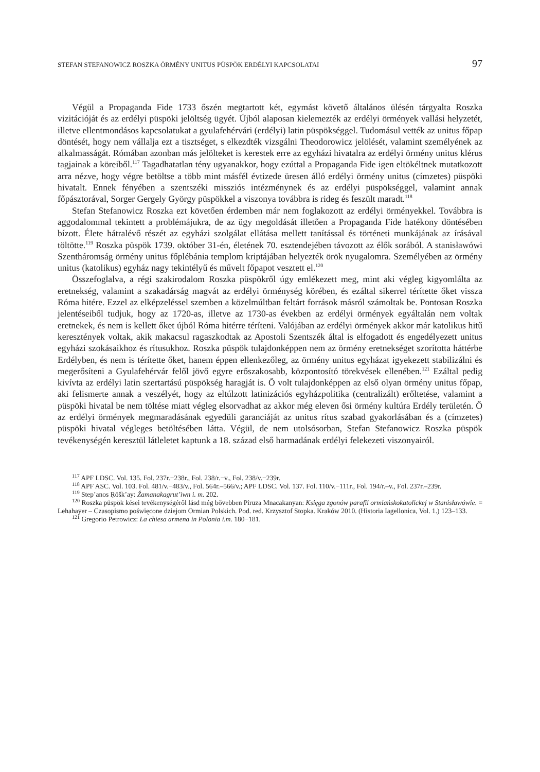STEFAN STEFANOWICZ ROSZKA ÖRMÉNY UNITUS PÜSPÖK ERDÉLYI KAPCSOLATAI 97
Végül a Propaganda Fide 1733 őszén megtartott két, egymást követő általános ülésén tárgyalta Roszka vizitációját és az erdélyi püspöki jelöltség ügyét. Újból alaposan kielemezték az erdélyi örmények vallási helyzetét, illetve ellentmondásos kapcsolatukat a gyulafehérvári (erdélyi) latin püspökséggel. Tudomásul vették az unitus főpap döntését, hogy nem vállalja ezt a tisztséget, s elkezdték vizsgálni Theodorowicz jelölését, valamint személyének az alkalmasságát. Rómában azonban más jelölteket is kerestek erre az egyházi hivatalra az erdélyi örmény unitus klérus tagjainak a köreiből.<sup>117</sup> Tagadhatatlan tény ugyanakkor, hogy ezúttal a Propaganda Fide igen eltökéltnek mutatkozott arra nézve, hogy végre betöltse a több mint másfél évtizede üresen álló erdélyi örmény unitus (címzetes) püspöki hivatalt. Ennek fényében a szentszéki missziós intézménynek és az erdélyi püspökséggel, valamint annak főpásztorával, Sorger Gergely György püspökkel a viszonya továbbra is rideg és feszült maradt.<sup>118</sup>
Stefan Stefanowicz Roszka ezt követően érdemben már nem foglakozott az erdélyi örményekkel. Továbbra is aggodalommal tekintett a problémájukra, de az ügy megoldását illetően a Propaganda Fide hatékony döntésében bízott. Élete hátralévő részét az egyházi szolgálat ellátása mellett tanítással és történeti munkájának az írásával töltötte.<sup>119</sup> Roszka püspök 1739. október 31-én, életének 70. esztendejében távozott az élők sorából. A stanisławówi Szentháromság örmény unitus főplébánia templom kriptájában helyezték örök nyugalomra. Személyében az örmény unitus (katolikus) egyház nagy tekintélyű és művelt főpapot vesztett el.<sup>120</sup>
Összefoglalva, a régi szakirodalom Roszka püspökről úgy emlékezett meg, mint aki végleg kigyomlálta az eretnekség, valamint a szakadárság magvát az erdélyi örménység körében, és ezáltal sikerrel térítette őket vissza Róma hitére. Ezzel az elképzeléssel szemben a közelmúltban feltárt források másról számoltak be. Pontosan Roszka jelentéseiből tudjuk, hogy az 1720-as, illetve az 1730-as években az erdélyi örmények egyáltalán nem voltak eretnekek, és nem is kellett őket újból Róma hitérre téríteni. Valójában az erdélyi örmények akkor már katolikus hitű keresztények voltak, akik makacsul ragaszkodtak az Apostoli Szentszék által is elfogadott és engedélyezett unitus egyházi szokásaikhoz és rítusukhoz. Roszka püspök tulajdonképpen nem az örmény eretnekséget szorította háttérbe Erdélyben, és nem is térítette őket, hanem éppen ellenkezőleg, az örmény unitus egyházat igyekezett stabilizálni és megerősíteni a Gyulafehérvár felől jövő egyre erőszakosabb, központosító törekvések ellenében.<sup>121</sup> Ezáltal pedig kivívta az erdélyi latin szertartású püspökség haragját is. Ő volt tulajdonképpen az első olyan örmény unitus főpap, aki felismerte annak a veszélyét, hogy az eltúlzott latinizációs egyházpolitika (centralizált) erőltetése, valamint a püspöki hivatal be nem töltése miatt végleg elsorvadhat az akkor még eleven ősi örmény kultúra Erdély területén. Ő az erdélyi örmények megmaradásának egyedüli garanciáját az unitus rítus szabad gyakorlásában és a (címzetes) püspöki hivatal végleges betöltésében látta. Végül, de nem utolsósorban, Stefan Stefanowicz Roszka püspök tevékenységén keresztül látleletet kaptunk a 18. század első harmadának erdélyi felekezeti viszonyairól.
<sup>117</sup> APF LDSC. Vol. 135. Fol. 237r.−238r., Fol. 238/r.−v., Fol. 238/v.−239r.
<sup>118</sup> APF ASC. Vol. 103. Fol. 481/v.−483/v., Fol. 564r.–566/v.; APF LDSC. Vol. 137. Fol. 110/v.−111r., Fol. 194/r.–v., Fol. 237r.–239r.
<sup>119</sup> Step’anos Ṛōšk’ay: Žamanakagrut’iwn i. m. 202.
<sup>120</sup> Roszka püspök kései tevékenységéről lásd még bővebben Piruza Mnacakanyan: Księga zgonów parafii ormiańskokatolickej w Stanisławówie. = Lehahayer – Czasopismo poświęcone dziejom Ormian Polskich. Pod. red. Krzysztof Stopka. Kraków 2010. (Historia Iagellonica, Vol. 1.) 123–133.
<sup>121</sup> Gregorio Petrowicz: La chiesa armena in Polonia i.m. 180−181.